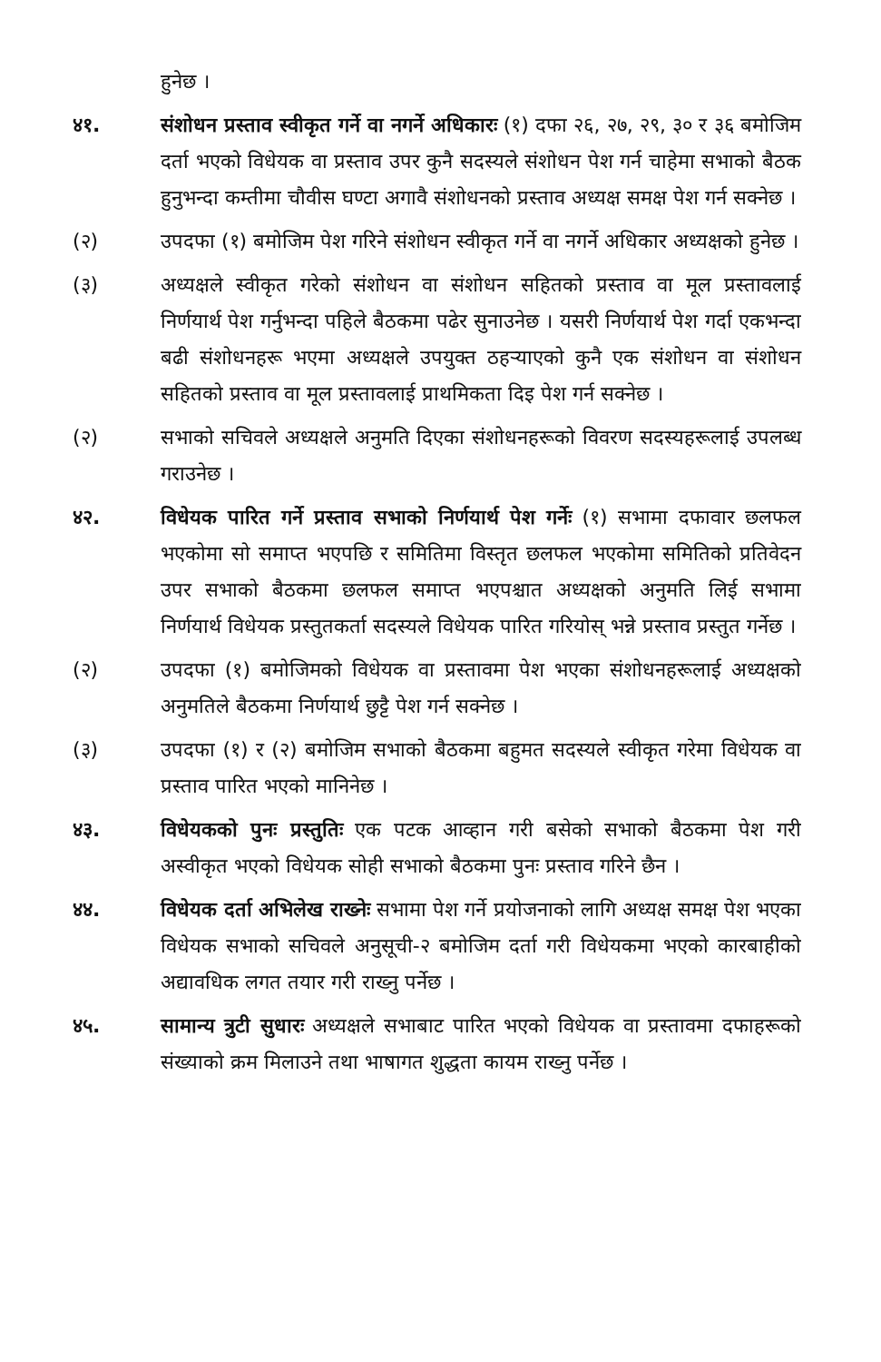हुनेछ ।
४१. संशोधन प्रस्ताव स्वीकृत गर्ने वा नगर्ने अधिकारः (१) दफा २६, २७, २९, ३० र ३६ बमोजिम दर्ता भएको विधेयक वा प्रस्ताव उपर कुनै सदस्यले संशोधन पेश गर्न चाहेमा सभाको बैठक हुनुभन्दा कम्तीमा चौवीस घण्टा अगावै संशोधनको प्रस्ताव अध्यक्ष समक्ष पेश गर्न सक्नेछ ।
(२) उपदफा (१) बमोजिम पेश गरिने संशोधन स्वीकृत गर्ने वा नगर्ने अधिकार अध्यक्षको हुनेछ ।
(३) अध्यक्षले स्वीकृत गरेको संशोधन वा संशोधन सहितको प्रस्ताव वा मूल प्रस्तावलाई निर्णयार्थ पेश गर्नुभन्दा पहिले बैठकमा पढेर सुनाउनेछ । यसरी निर्णयार्थ पेश गर्दा एकभन्दा बढी संशोधनहरू भएमा अध्यक्षले उपयुक्त ठहऱ्याएको कुनै एक संशोधन वा संशोधन सहितको प्रस्ताव वा मूल प्रस्तावलाई प्राथमिकता दिइ पेश गर्न सक्नेछ ।
(२) सभाको सचिवले अध्यक्षले अनुमति दिएका संशोधनहरूको विवरण सदस्यहरूलाई उपलब्ध गराउनेछ ।
४२. विधेयक पारित गर्ने प्रस्ताव सभाको निर्णयार्थ पेश गर्नेः (१) सभामा दफावार छलफल भएकोमा सो समाप्त भएपछि र समितिमा विस्तृत छलफल भएकोमा समितिको प्रतिवेदन उपर सभाको बैठकमा छलफल समाप्त भएपश्चात अध्यक्षको अनुमति लिई सभामा निर्णयार्थ विधेयक प्रस्तुतकर्ता सदस्यले विधेयक पारित गरियोस् भन्ने प्रस्ताव प्रस्तुत गर्नेछ ।
(२) उपदफा (१) बमोजिमको विधेयक वा प्रस्तावमा पेश भएका संशोधनहरूलाई अध्यक्षको अनुमतिले बैठकमा निर्णयार्थ छुट्टै पेश गर्न सक्नेछ ।
(३) उपदफा (१) र (२) बमोजिम सभाको बैठकमा बहुमत सदस्यले स्वीकृत गरेमा विधेयक वा प्रस्ताव पारित भएको मानिनेछ ।
४३. विधेयकको पुनः प्रस्तुतिः एक पटक आव्हान गरी बसेको सभाको बैठकमा पेश गरी अस्वीकृत भएको विधेयक सोही सभाको बैठकमा पुनः प्रस्ताव गरिने छैन ।
४४. विधेयक दर्ता अभिलेख राख्नेः सभामा पेश गर्ने प्रयोजनाको लागि अध्यक्ष समक्ष पेश भएका विधेयक सभाको सचिवले अनुसूची-२ बमोजिम दर्ता गरी विधेयकमा भएको कारबाहीको अद्यावधिक लगत तयार गरी राख्नु पर्नेछ ।
४५. सामान्य त्रुटी सुधारः अध्यक्षले सभाबाट पारित भएको विधेयक वा प्रस्तावमा दफाहरूको संख्याको क्रम मिलाउने तथा भाषागत शुद्धता कायम राख्नु पर्नेछ ।